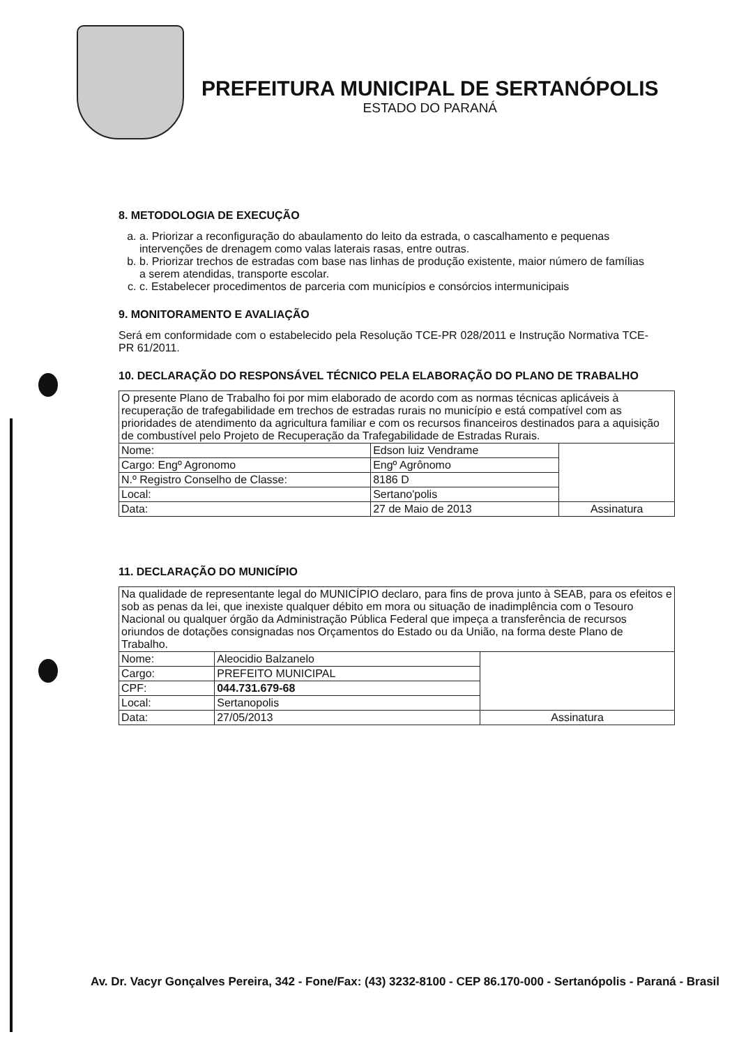PREFEITURA MUNICIPAL DE SERTANÓPOLIS
ESTADO DO PARANÁ
8. METODOLOGIA DE EXECUÇÃO
a. a. Priorizar a reconfiguração do abaulamento do leito da estrada, o cascalhamento e pequenas intervenções de drenagem como valas laterais rasas, entre outras.
b. b. Priorizar trechos de estradas com base nas linhas de produção existente, maior número de famílias a serem atendidas, transporte escolar.
c. c. Estabelecer procedimentos de parceria com municípios e consórcios intermunicipais
9. MONITORAMENTO E AVALIAÇÃO
Será em conformidade com o estabelecido pela Resolução TCE-PR 028/2011 e Instrução Normativa TCE-PR 61/2011.
10. DECLARAÇÃO DO RESPONSÁVEL TÉCNICO PELA ELABORAÇÃO DO PLANO DE TRABALHO
| O presente Plano de Trabalho foi por mim elaborado de acordo com as normas técnicas aplicáveis à recuperação de trafegabilidade em trechos de estradas rurais no município e está compatível com as prioridades de atendimento da agricultura familiar e com os recursos financeiros destinados para a aquisição de combustível pelo Projeto de Recuperação da Trafegabilidade de Estradas Rurais. | | |
| Nome: | Edson luiz Vendrame | |
| Cargo: Engº Agronomo | Engº Agrônomo | |
| N.º Registro Conselho de Classe: | 8186 D | |
| Local: | Sertano'polis | |
| Data: | 27 de Maio de 2013 | Assinatura |
11. DECLARAÇÃO DO MUNICÍPIO
| Na qualidade de representante legal do MUNICÍPIO declaro, para fins de prova junto à SEAB, para os efeitos e sob as penas da lei, que inexiste qualquer débito em mora ou situação de inadimplência com o Tesouro Nacional ou qualquer órgão da Administração Pública Federal que impeça a transferência de recursos oriundos de dotações consignadas nos Orçamentos do Estado ou da União, na forma deste Plano de Trabalho. | | |
| Nome: | Aleocidio Balzanelo | |
| Cargo: | PREFEITO MUNICIPAL | |
| CPF: | 044.731.679-68 | |
| Local: | Sertanopolis | |
| Data: | 27/05/2013 | Assinatura |
Av. Dr. Vacyr Gonçalves Pereira, 342 - Fone/Fax: (43) 3232-8100 - CEP 86.170-000 - Sertanópolis - Paraná - Brasil